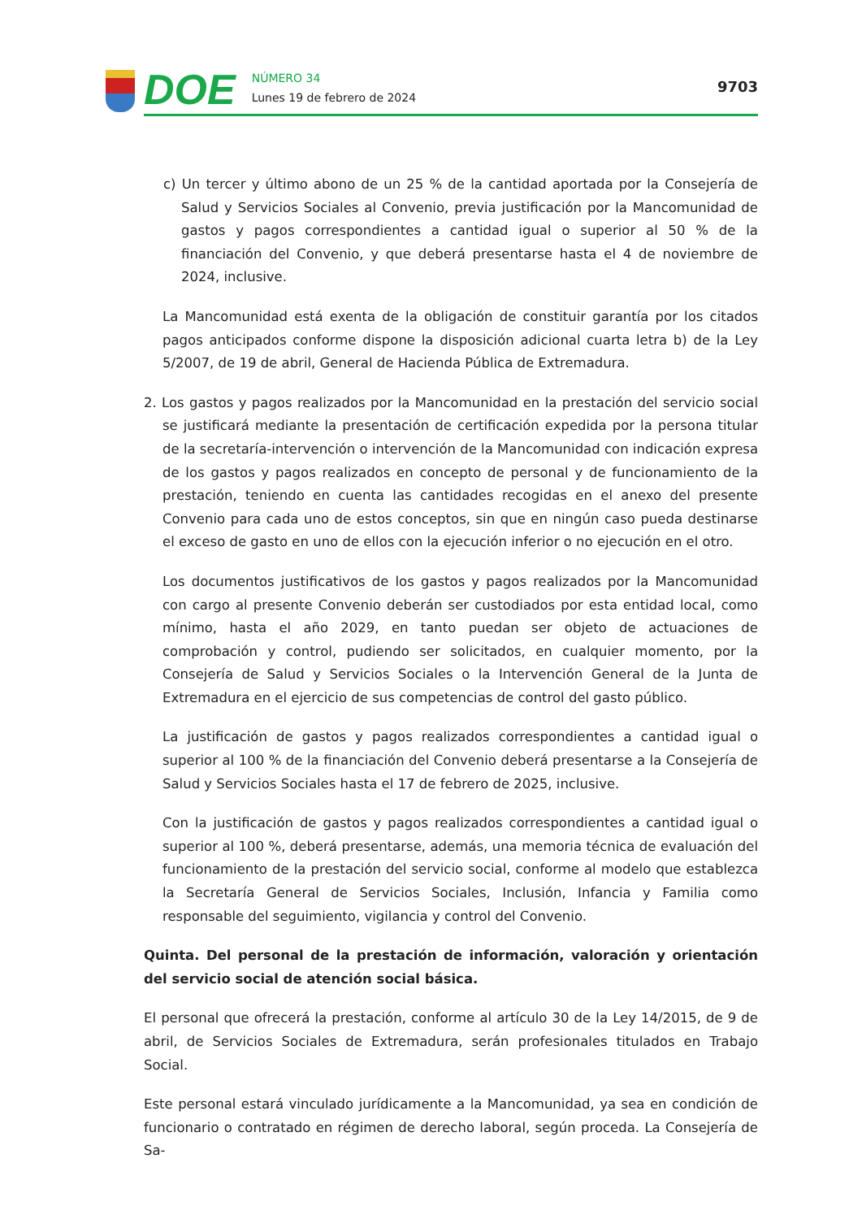DOE
NÚMERO 34
Lunes 19 de febrero de 2024
9703
c) Un tercer y último abono de un 25 % de la cantidad aportada por la Consejería de Salud y Servicios Sociales al Convenio, previa justificación por la Mancomunidad de gastos y pagos correspondientes a cantidad igual o superior al 50 % de la financiación del Convenio, y que deberá presentarse hasta el 4 de noviembre de 2024, inclusive.
La Mancomunidad está exenta de la obligación de constituir garantía por los citados pagos anticipados conforme dispone la disposición adicional cuarta letra b) de la Ley 5/2007, de 19 de abril, General de Hacienda Pública de Extremadura.
2. Los gastos y pagos realizados por la Mancomunidad en la prestación del servicio social se justificará mediante la presentación de certificación expedida por la persona titular de la secretaría-intervención o intervención de la Mancomunidad con indicación expresa de los gastos y pagos realizados en concepto de personal y de funcionamiento de la prestación, teniendo en cuenta las cantidades recogidas en el anexo del presente Convenio para cada uno de estos conceptos, sin que en ningún caso pueda destinarse el exceso de gasto en uno de ellos con la ejecución inferior o no ejecución en el otro.
Los documentos justificativos de los gastos y pagos realizados por la Mancomunidad con cargo al presente Convenio deberán ser custodiados por esta entidad local, como mínimo, hasta el año 2029, en tanto puedan ser objeto de actuaciones de comprobación y control, pudiendo ser solicitados, en cualquier momento, por la Consejería de Salud y Servicios Sociales o la Intervención General de la Junta de Extremadura en el ejercicio de sus competencias de control del gasto público.
La justificación de gastos y pagos realizados correspondientes a cantidad igual o superior al 100 % de la financiación del Convenio deberá presentarse a la Consejería de Salud y Servicios Sociales hasta el 17 de febrero de 2025, inclusive.
Con la justificación de gastos y pagos realizados correspondientes a cantidad igual o superior al 100 %, deberá presentarse, además, una memoria técnica de evaluación del funcionamiento de la prestación del servicio social, conforme al modelo que establezca la Secretaría General de Servicios Sociales, Inclusión, Infancia y Familia como responsable del seguimiento, vigilancia y control del Convenio.
Quinta. Del personal de la prestación de información, valoración y orientación del servicio social de atención social básica.
El personal que ofrecerá la prestación, conforme al artículo 30 de la Ley 14/2015, de 9 de abril, de Servicios Sociales de Extremadura, serán profesionales titulados en Trabajo Social.
Este personal estará vinculado jurídicamente a la Mancomunidad, ya sea en condición de funcionario o contratado en régimen de derecho laboral, según proceda. La Consejería de Sa-